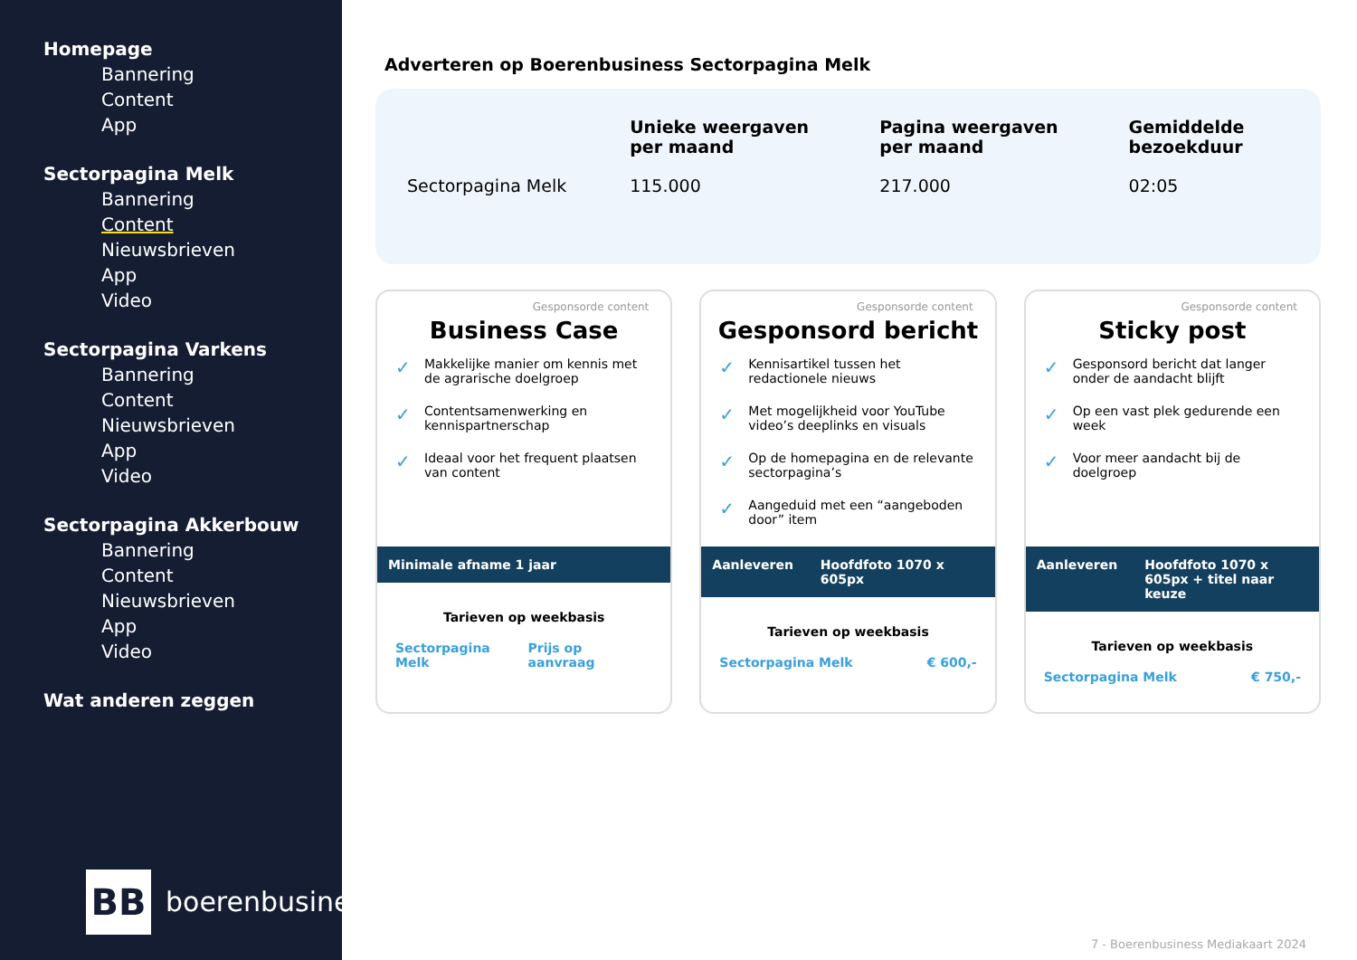Homepage
Bannering
Content
App
Sectorpagina Melk
Bannering
Content
Nieuwsbrieven
App
Video
Sectorpagina Varkens
Bannering
Content
Nieuwsbrieven
App
Video
Sectorpagina Akkerbouw
Bannering
Content
Nieuwsbrieven
App
Video
Wat anderen zeggen
BB boerenbusiness
Adverteren op Boerenbusiness Sectorpagina Melk
| | Unieke weergaven per maand | Pagina weergaven per maand | Gemiddelde bezoekduur |
| --- | --- | --- | --- |
| Sectorpagina Melk | 115.000 | 217.000 | 02:05 |
Gesponsorde content
Business Case
✓ Makkelijke manier om kennis met de agrarische doelgroep
✓ Contentsamenwerking en kennispartnerschap
✓ Ideaal voor het frequent plaatsen van content
Minimale afname 1 jaar
Tarieven op weekbasis
Sectorpagina Melk Prijs op aanvraag
Gesponsorde content
Gesponsord bericht
✓ Kennisartikel tussen het redactionele nieuws
✓ Met mogelijkheid voor YouTube video’s deeplinks en visuals
✓ Op de homepagina en de relevante sectorpagina’s
✓ Aangeduid met een “aangeboden door” item
Aanleveren Hoofdfoto 1070 x 605px
Tarieven op weekbasis
Sectorpagina Melk € 600,-
Gesponsorde content
Sticky post
✓ Gesponsord bericht dat langer onder de aandacht blijft
✓ Op een vast plek gedurende een week
✓ Voor meer aandacht bij de doelgroep
Aanleveren Hoofdfoto 1070 x 605px + titel naar keuze
Tarieven op weekbasis
Sectorpagina Melk € 750,-
7 - Boerenbusiness Mediakaart 2024